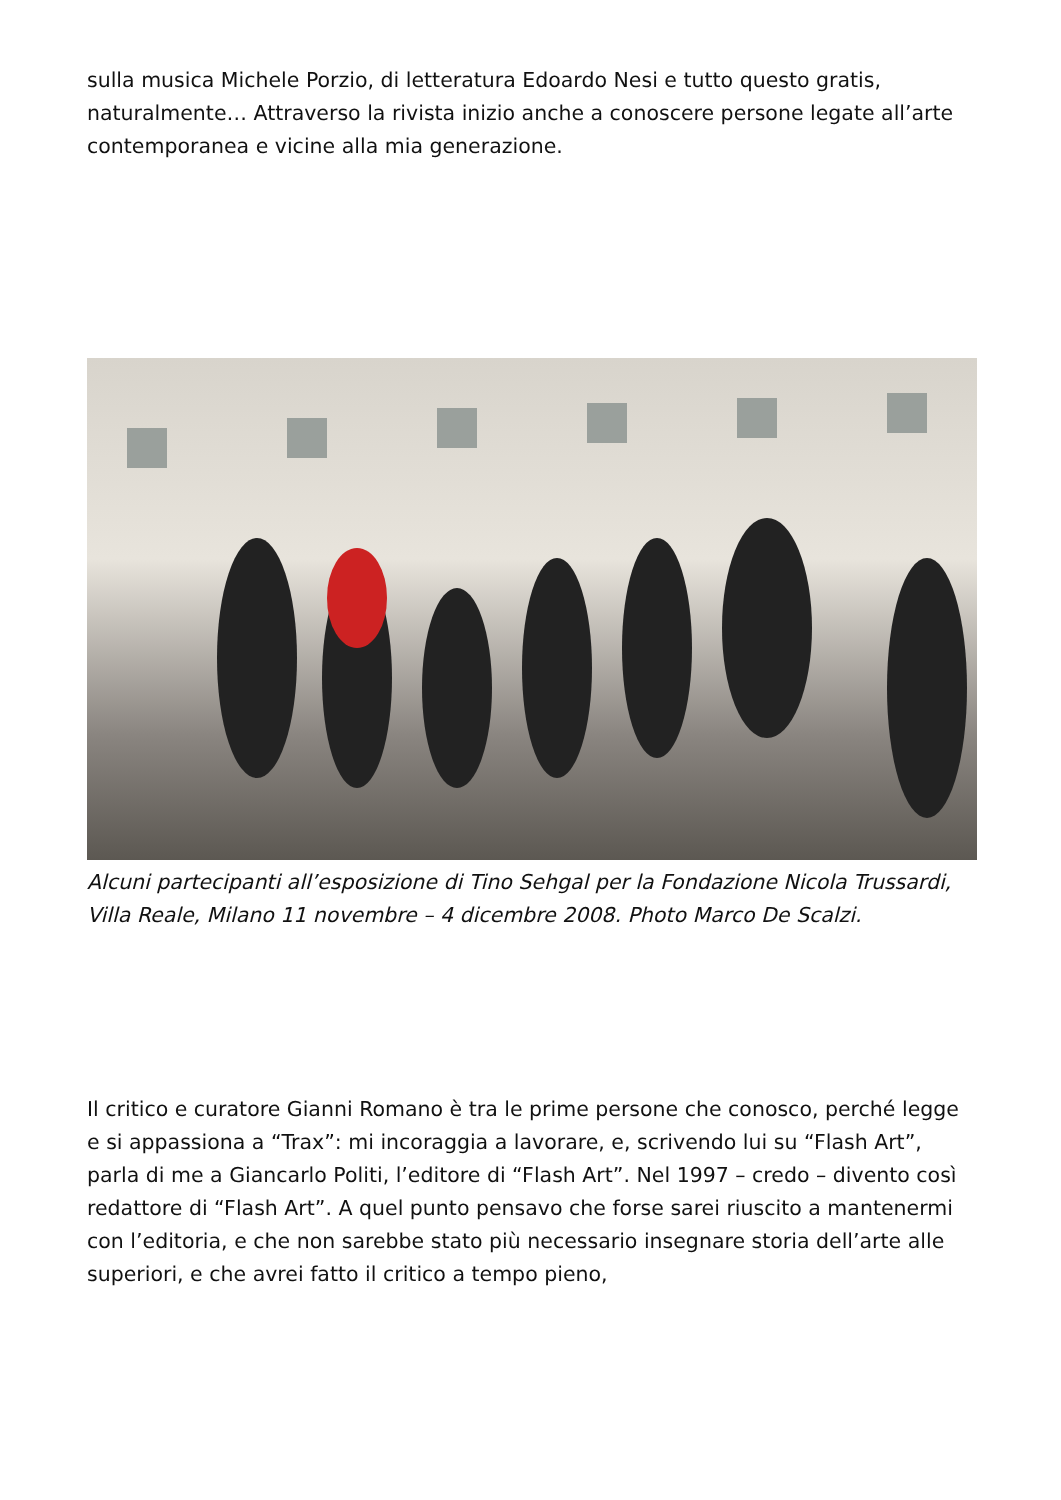sulla musica Michele Porzio, di letteratura Edoardo Nesi e tutto questo gratis, naturalmente… Attraverso la rivista inizio anche a conoscere persone legate all’arte contemporanea e vicine alla mia generazione.
Alcuni partecipanti all’esposizione di Tino Sehgal per la Fondazione Nicola Trussardi, Villa Reale, Milano 11 novembre – 4 dicembre 2008. Photo Marco De Scalzi.
Il critico e curatore Gianni Romano è tra le prime persone che conosco, perché legge e si appassiona a “Trax”: mi incoraggia a lavorare, e, scrivendo lui su “Flash Art”, parla di me a Giancarlo Politi, l’editore di “Flash Art”. Nel 1997 – credo – divento così redattore di “Flash Art”. A quel punto pensavo che forse sarei riuscito a mantenermi con l’editoria, e che non sarebbe stato più necessario insegnare storia dell’arte alle superiori, e che avrei fatto il critico a tempo pieno,